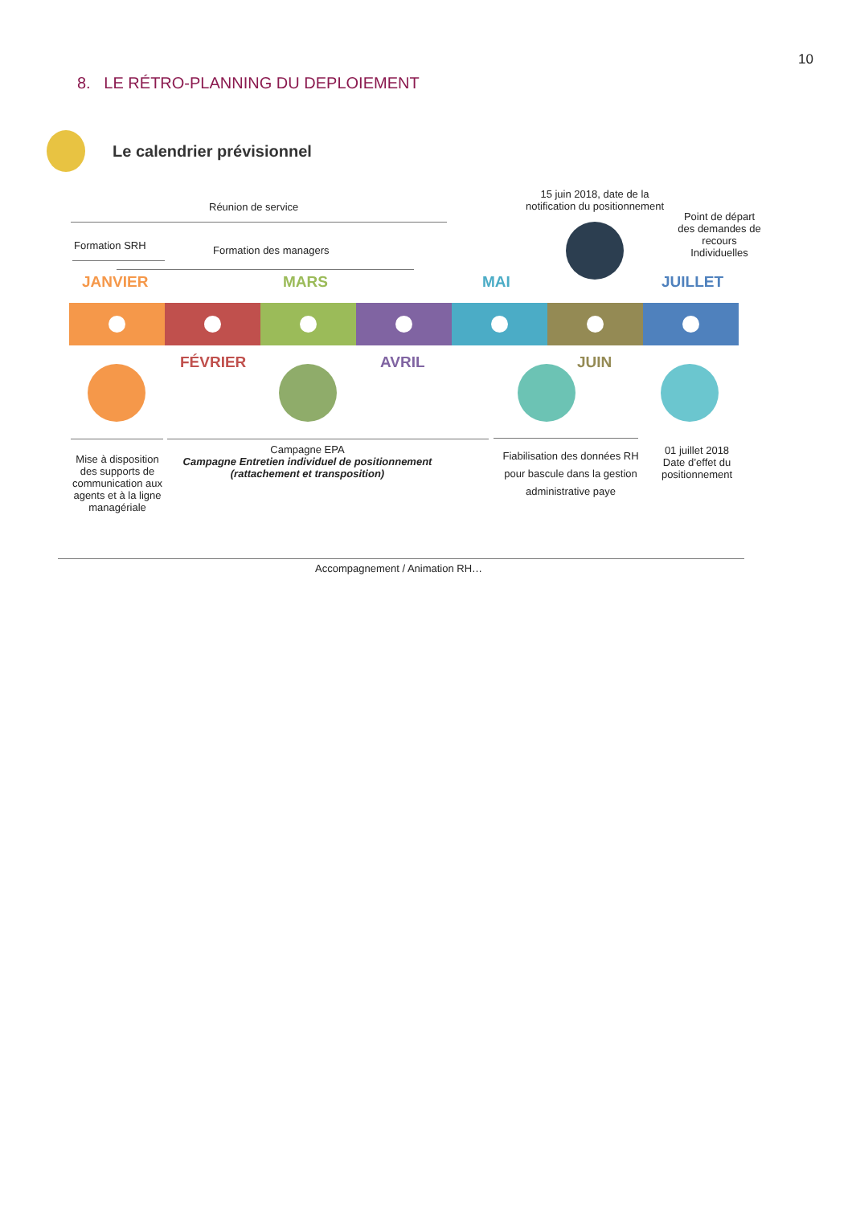10
8. LE RÉTRO-PLANNING DU DEPLOIEMENT
Le calendrier prévisionnel
Réunion de service
15 juin 2018, date de la notification du positionnement
Point de départ des demandes de recours Individuelles
Formation SRH Formation des managers
JANVIER MARS MAI JUILLET
FÉVRIER AVRIL JUIN
Mise à disposition des supports de communication aux agents et à la ligne managériale
Campagne EPA
Campagne Entretien individuel de positionnement (rattachement et transposition)
Fiabilisation des données RH pour bascule dans la gestion administrative paye
01 juillet 2018 Date d’effet du positionnement
Accompagnement / Animation RH…